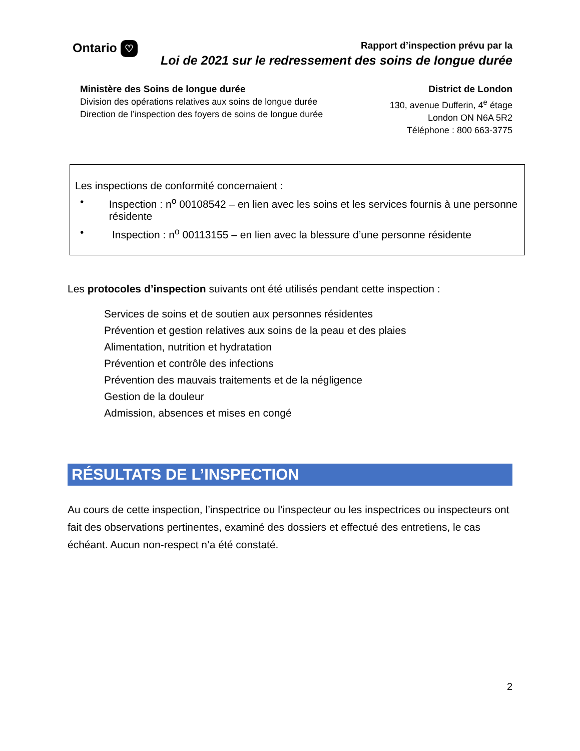Ontario ♡
Rapport d’inspection prévu par la
Loi de 2021 sur le redressement des soins de longue durée
Ministère des Soins de longue durée
Division des opérations relatives aux soins de longue durée
Direction de l’inspection des foyers de soins de longue durée
District de London
130, avenue Dufferin, 4<sup>e</sup> étage
London ON N6A 5R2
Téléphone : 800 663-3775
Les inspections de conformité concernaient :
• Inspection : n<sup>o</sup> 00108542 – en lien avec les soins et les services fournis à une personne résidente
• Inspection : n<sup>o</sup> 00113155 – en lien avec la blessure d’une personne résidente
Les protocoles d’inspection suivants ont été utilisés pendant cette inspection :
Services de soins et de soutien aux personnes résidentes
Prévention et gestion relatives aux soins de la peau et des plaies
Alimentation, nutrition et hydratation
Prévention et contrôle des infections
Prévention des mauvais traitements et de la négligence
Gestion de la douleur
Admission, absences et mises en congé
RÉSULTATS DE L’INSPECTION
Au cours de cette inspection, l’inspectrice ou l’inspecteur ou les inspectrices ou inspecteurs ont fait des observations pertinentes, examiné des dossiers et effectué des entretiens, le cas échéant. Aucun non-respect n’a été constaté.
2